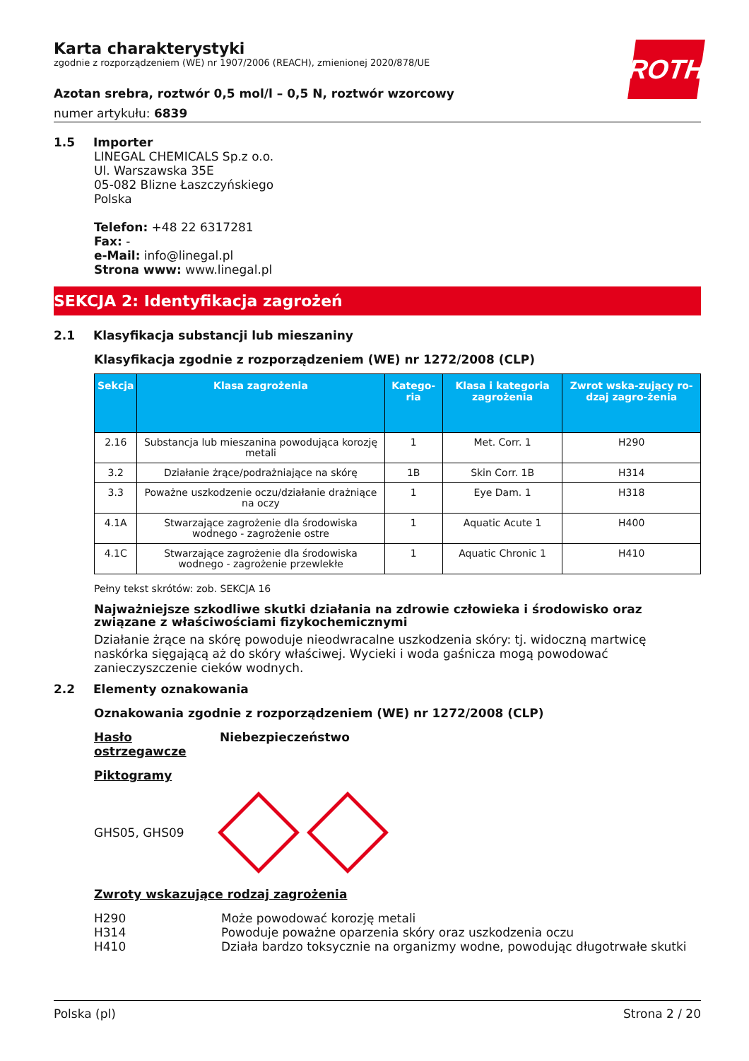ROTH
Karta charakterystyki
zgodnie z rozporządzeniem (WE) nr 1907/2006 (REACH), zmienionej 2020/878/UE
Azotan srebra, roztwór 0,5 mol/l – 0,5 N, roztwór wzorcowy
numer artykułu: 6839
1.5 Importer
LINEGAL CHEMICALS Sp.z o.o.
Ul. Warszawska 35E
05-082 Blizne Łaszczyńskiego
Polska
Telefon: +48 22 6317281
Fax: -
e-Mail: info@linegal.pl
Strona www: www.linegal.pl
SEKCJA 2: Identyfikacja zagrożeń
2.1 Klasyfikacja substancji lub mieszaniny
Klasyfikacja zgodnie z rozporządzeniem (WE) nr 1272/2008 (CLP)
| Sekcja | Klasa zagrożenia | Katego-ria | Klasa i kategoria zagrożenia | Zwrot wska-zujący ro-dzaj zagro-żenia |
| --- | --- | --- | --- | --- |
| 2.16 | Substancja lub mieszanina powodująca korozję metali | 1 | Met. Corr. 1 | H290 |
| 3.2 | Działanie żrące/podrażniające na skórę | 1B | Skin Corr. 1B | H314 |
| 3.3 | Poważne uszkodzenie oczu/działanie drażniące na oczy | 1 | Eye Dam. 1 | H318 |
| 4.1A | Stwarzające zagrożenie dla środowiska wodnego - zagrożenie ostre | 1 | Aquatic Acute 1 | H400 |
| 4.1C | Stwarzające zagrożenie dla środowiska wodnego - zagrożenie przewlekłe | 1 | Aquatic Chronic 1 | H410 |
Pełny tekst skrótów: zob. SEKCJA 16
Najważniejsze szkodliwe skutki działania na zdrowie człowieka i środowisko oraz związane z właściwościami fizykochemicznymi
Działanie żrące na skórę powoduje nieodwracalne uszkodzenia skóry: tj. widoczną martwicę naskórka sięgającą aż do skóry właściwej. Wycieki i woda gaśnicza mogą powodować zanieczyszczenie cieków wodnych.
2.2 Elementy oznakowania
Oznakowania zgodnie z rozporządzeniem (WE) nr 1272/2008 (CLP)
Hasło ostrzegawcze Niebezpieczeństwo
Piktogramy
GHS05, GHS09
Zwroty wskazujące rodzaj zagrożenia
H290 Może powodować korozję metali
H314 Powoduje poważne oparzenia skóry oraz uszkodzenia oczu
H410 Działa bardzo toksycznie na organizmy wodne, powodując długotrwałe skutki
Polska (pl) Strona 2 / 20